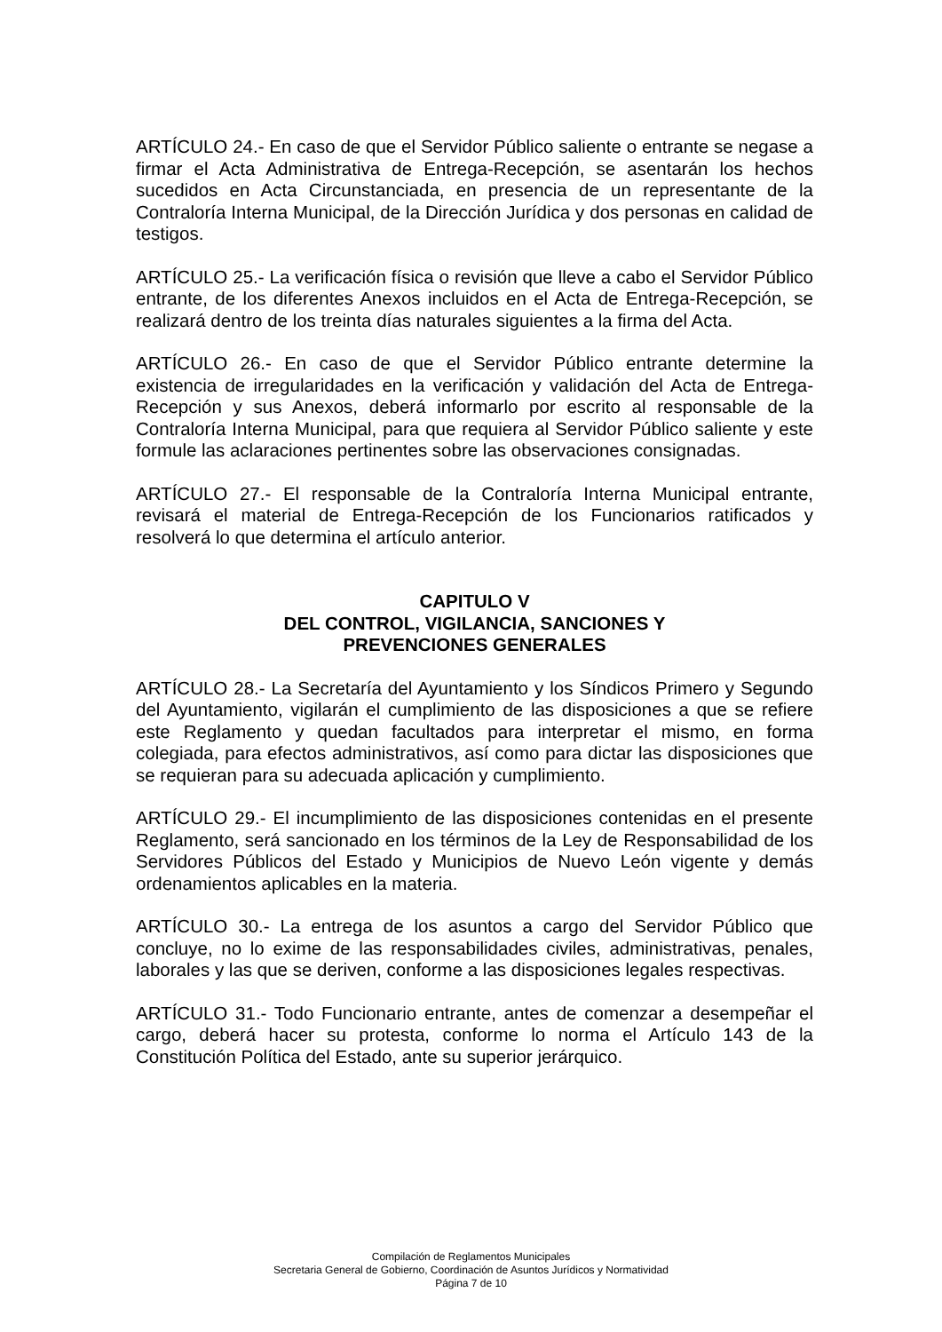ARTÍCULO 24.- En caso de que el Servidor Público saliente o entrante se negase a firmar el Acta Administrativa de Entrega-Recepción, se asentarán los hechos sucedidos en Acta Circunstanciada, en presencia de un representante de la Contraloría Interna Municipal, de la Dirección Jurídica y dos personas en calidad de testigos.
ARTÍCULO 25.- La verificación física o revisión que lleve a cabo el Servidor Público entrante, de los diferentes Anexos incluidos en el Acta de Entrega-Recepción, se realizará dentro de los treinta días naturales siguientes a la firma del Acta.
ARTÍCULO 26.- En caso de que el Servidor Público entrante determine la existencia de irregularidades en la verificación y validación del Acta de Entrega-Recepción y sus Anexos, deberá informarlo por escrito al responsable de la Contraloría Interna Municipal, para que requiera al Servidor Público saliente y este formule las aclaraciones pertinentes sobre las observaciones consignadas.
ARTÍCULO 27.- El responsable de la Contraloría Interna Municipal entrante, revisará el material de Entrega-Recepción de los Funcionarios ratificados y resolverá lo que determina el artículo anterior.
CAPITULO V
DEL CONTROL, VIGILANCIA, SANCIONES Y
PREVENCIONES GENERALES
ARTÍCULO 28.- La Secretaría del Ayuntamiento y los Síndicos Primero y Segundo del Ayuntamiento, vigilarán el cumplimiento de las disposiciones a que se refiere este Reglamento y quedan facultados para interpretar el mismo, en forma colegiada, para efectos administrativos, así como para dictar las disposiciones que se requieran para su adecuada aplicación y cumplimiento.
ARTÍCULO 29.- El incumplimiento de las disposiciones contenidas en el presente Reglamento, será sancionado en los términos de la Ley de Responsabilidad de los Servidores Públicos del Estado y Municipios de Nuevo León vigente y demás ordenamientos aplicables en la materia.
ARTÍCULO 30.- La entrega de los asuntos a cargo del Servidor Público que concluye, no lo exime de las responsabilidades civiles, administrativas, penales, laborales y las que se deriven, conforme a las disposiciones legales respectivas.
ARTÍCULO 31.- Todo Funcionario entrante, antes de comenzar a desempeñar el cargo, deberá hacer su protesta, conforme lo norma el Artículo 143 de la Constitución Política del Estado, ante su superior jerárquico.
Compilación de Reglamentos Municipales
Secretaria General de Gobierno, Coordinación de Asuntos Jurídicos y Normatividad
Página 7 de 10